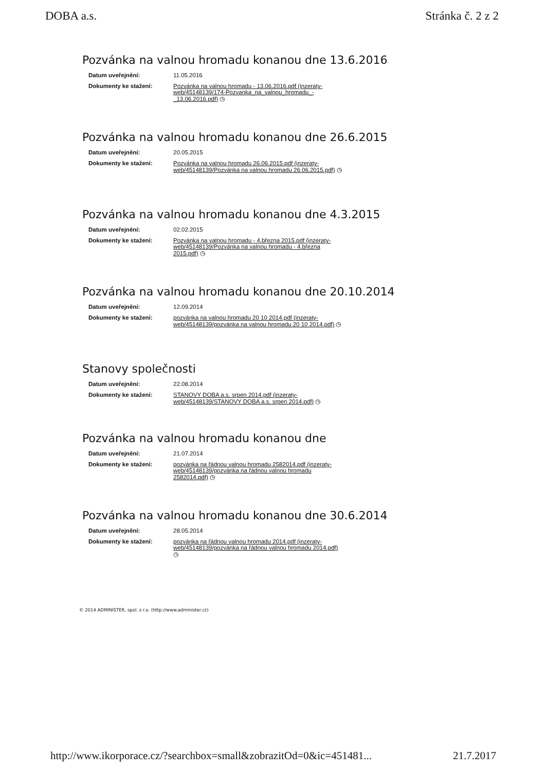DOBA a.s. Stránka č. 2 z 2
Pozvánka na valnou hromadu konanou dne 13.6.2016
| Datum uveřejnění: | 11.05.2016 |
| Dokumenty ke stažení: | Pozvánka na valnou hromadu - 13.06.2016.pdf (inzeraty-web/45148139/174-Pozvanka_na_valnou_hromadu_-_13.06.2016.pdf) ◷ |
Pozvánka na valnou hromadu konanou dne 26.6.2015
| Datum uveřejnění: | 20.05.2015 |
| Dokumenty ke stažení: | Pozvánka na valnou hromadu 26.06.2015.pdf (inzeraty-web/45148139/Pozvánka na valnou hromadu 26.06.2015.pdf) ◷ |
Pozvánka na valnou hromadu konanou dne 4.3.2015
| Datum uveřejnění: | 02.02.2015 |
| Dokumenty ke stažení: | Pozvánka na valnou hromadu - 4.března 2015.pdf (inzeraty-web/45148139/Pozvánka na valnou hromadu - 4.března 2015.pdf) ◷ |
Pozvánka na valnou hromadu konanou dne 20.10.2014
| Datum uveřejnění: | 12.09.2014 |
| Dokumenty ke stažení: | pozvánka na valnou hromadu 20 10 2014.pdf (inzeraty-web/45148139/pozvánka na valnou hromadu 20 10 2014.pdf) ◷ |
Stanovy společnosti
| Datum uveřejnění: | 22.08.2014 |
| Dokumenty ke stažení: | STANOVY DOBA a.s. srpen 2014.pdf (inzeraty-web/45148139/STANOVY DOBA a.s. srpen 2014.pdf) ◷ |
Pozvánka na valnou hromadu konanou dne
| Datum uveřejnění: | 21.07.2014 |
| Dokumenty ke stažení: | pozvánka na řádnou valnou hromadu 2582014.pdf (inzeraty-web/45148139/pozvánka na řádnou valnou hromadu 2582014.pdf) ◷ |
Pozvánka na valnou hromadu konanou dne 30.6.2014
| Datum uveřejnění: | 28.05.2014 |
| Dokumenty ke stažení: | pozvánka na řádnou valnou hromadu 2014.pdf (inzeraty-web/45148139/pozvánka na řádnou valnou hromadu 2014.pdf) ◷ |
© 2014 ADMINISTER, spol. s r.o. (http://www.administer.cz)
http://www.ikorporace.cz/?searchbox=small&zobrazitOd=0&ic=451481... 21.7.2017